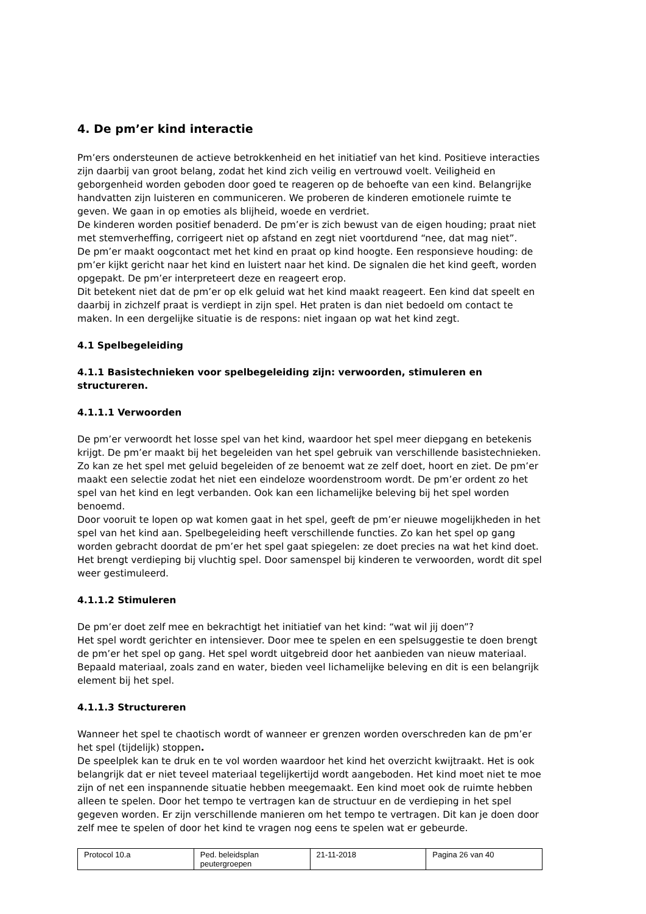4. De pm’er kind interactie
Pm’ers ondersteunen de actieve betrokkenheid en het initiatief van het kind. Positieve interacties zijn daarbij van groot belang, zodat het kind zich veilig en vertrouwd voelt. Veiligheid en geborgenheid worden geboden door goed te reageren op de behoefte van een kind. Belangrijke handvatten zijn luisteren en communiceren. We proberen de kinderen emotionele ruimte te geven. We gaan in op emoties als blijheid, woede en verdriet.
De kinderen worden positief benaderd. De pm’er is zich bewust van de eigen houding; praat niet met stemverheffing, corrigeert niet op afstand en zegt niet voortdurend “nee, dat mag niet”.
De pm’er maakt oogcontact met het kind en praat op kind hoogte. Een responsieve houding: de pm’er kijkt gericht naar het kind en luistert naar het kind. De signalen die het kind geeft, worden opgepakt. De pm’er interpreteert deze en reageert erop.
Dit betekent niet dat de pm’er op elk geluid wat het kind maakt reageert. Een kind dat speelt en daarbij in zichzelf praat is verdiept in zijn spel. Het praten is dan niet bedoeld om contact te maken. In een dergelijke situatie is de respons: niet ingaan op wat het kind zegt.
4.1 Spelbegeleiding
4.1.1 Basistechnieken voor spelbegeleiding zijn: verwoorden, stimuleren en structureren.
4.1.1.1 Verwoorden
De pm’er verwoordt het losse spel van het kind, waardoor het spel meer diepgang en betekenis krijgt. De pm’er maakt bij het begeleiden van het spel gebruik van verschillende basistechnieken. Zo kan ze het spel met geluid begeleiden of ze benoemt wat ze zelf doet, hoort en ziet. De pm’er maakt een selectie zodat het niet een eindeloze woordenstroom wordt. De pm’er ordent zo het spel van het kind en legt verbanden. Ook kan een lichamelijke beleving bij het spel worden benoemd.
Door vooruit te lopen op wat komen gaat in het spel, geeft de pm’er nieuwe mogelijkheden in het spel van het kind aan. Spelbegeleiding heeft verschillende functies. Zo kan het spel op gang worden gebracht doordat de pm’er het spel gaat spiegelen: ze doet precies na wat het kind doet. Het brengt verdieping bij vluchtig spel. Door samenspel bij kinderen te verwoorden, wordt dit spel weer gestimuleerd.
4.1.1.2 Stimuleren
De pm’er doet zelf mee en bekrachtigt het initiatief van het kind: “wat wil jij doen”?
Het spel wordt gerichter en intensiever. Door mee te spelen en een spelsuggestie te doen brengt de pm’er het spel op gang. Het spel wordt uitgebreid door het aanbieden van nieuw materiaal. Bepaald materiaal, zoals zand en water, bieden veel lichamelijke beleving en dit is een belangrijk element bij het spel.
4.1.1.3 Structureren
Wanneer het spel te chaotisch wordt of wanneer er grenzen worden overschreden kan de pm’er het spel (tijdelijk) stoppen.
De speelplek kan te druk en te vol worden waardoor het kind het overzicht kwijtraakt. Het is ook belangrijk dat er niet teveel materiaal tegelijkertijd wordt aangeboden. Het kind moet niet te moe zijn of net een inspannende situatie hebben meegemaakt. Een kind moet ook de ruimte hebben alleen te spelen. Door het tempo te vertragen kan de structuur en de verdieping in het spel gegeven worden. Er zijn verschillende manieren om het tempo te vertragen. Dit kan je doen door zelf mee te spelen of door het kind te vragen nog eens te spelen wat er gebeurde.
| Protocol 10.a | Ped. beleidsplan peutergroepen | 21-11-2018 | Pagina 26 van 40 |